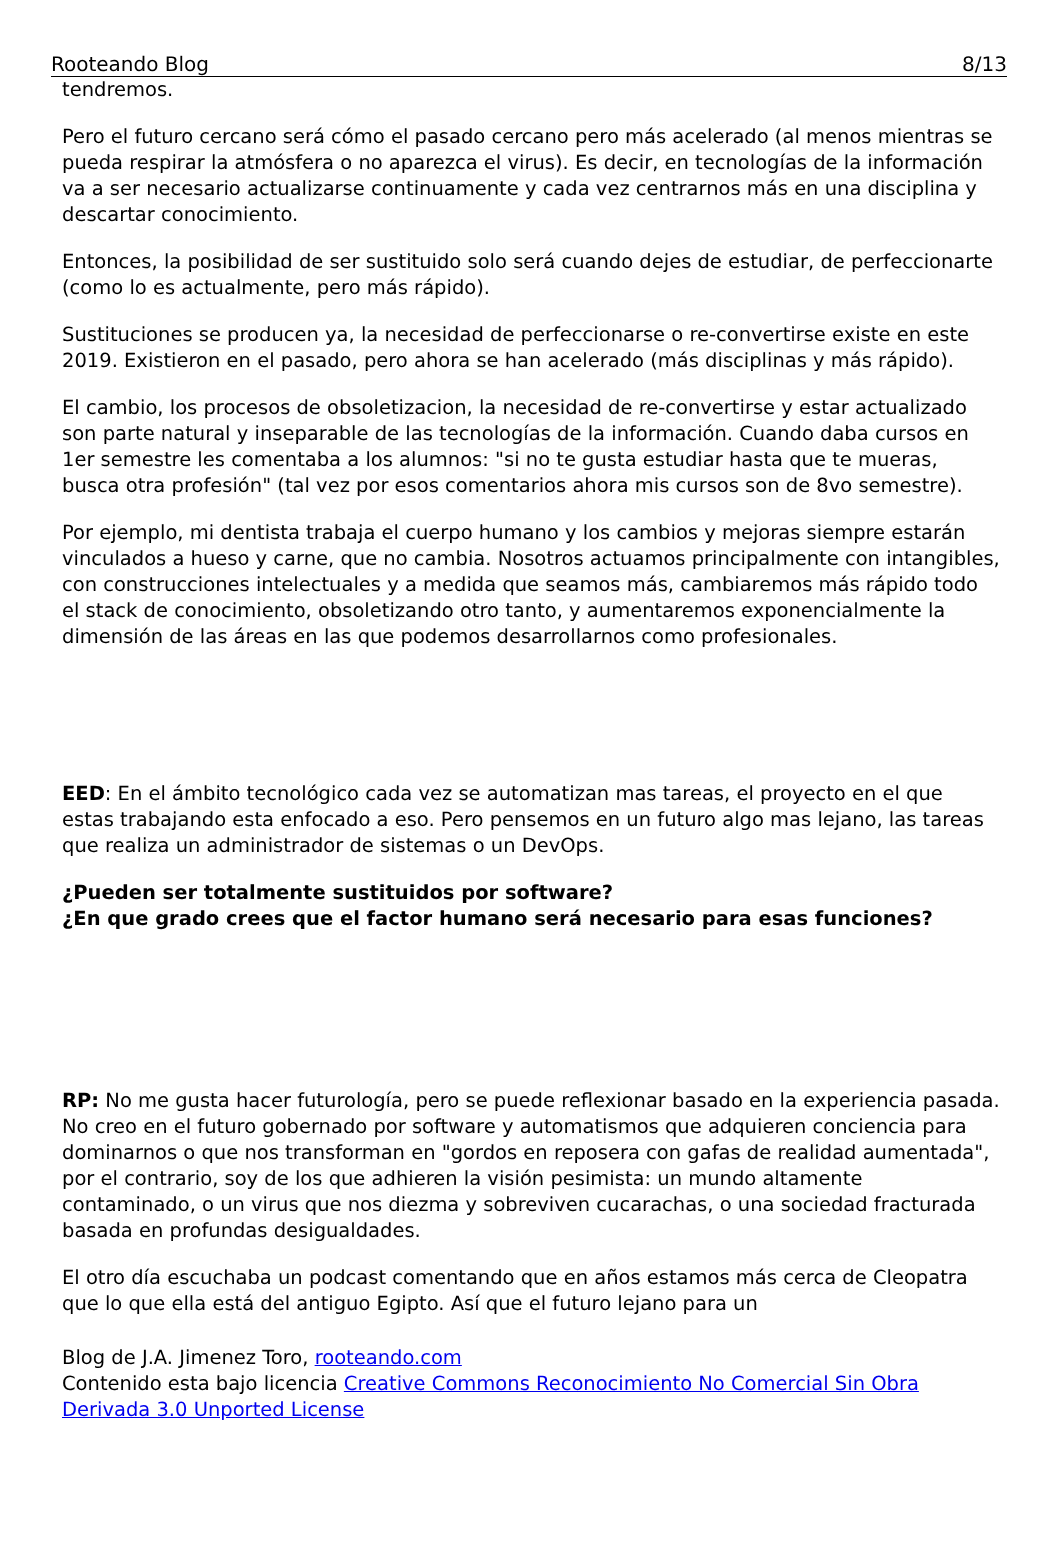Rooteando Blog 8/13
tendremos.
Pero el futuro cercano será cómo el pasado cercano pero más acelerado (al menos mientras se pueda respirar la atmósfera o no aparezca el virus). Es decir, en tecnologías de la información va a ser necesario actualizarse continuamente y cada vez centrarnos más en una disciplina y descartar conocimiento.
Entonces, la posibilidad de ser sustituido solo será cuando dejes de estudiar, de perfeccionarte (como lo es actualmente, pero más rápido).
Sustituciones se producen ya, la necesidad de perfeccionarse o re-convertirse existe en este 2019. Existieron en el pasado, pero ahora se han acelerado (más disciplinas y más rápido).
El cambio, los procesos de obsoletizacion, la necesidad de re-convertirse y estar actualizado son parte natural y inseparable de las tecnologías de la información. Cuando daba cursos en 1er semestre les comentaba a los alumnos: "si no te gusta estudiar hasta que te mueras, busca otra profesión" (tal vez por esos comentarios ahora mis cursos son de 8vo semestre).
Por ejemplo, mi dentista trabaja el cuerpo humano y los cambios y mejoras siempre estarán vinculados a hueso y carne, que no cambia. Nosotros actuamos principalmente con intangibles, con construcciones intelectuales y a medida que seamos más, cambiaremos más rápido todo el stack de conocimiento, obsoletizando otro tanto, y aumentaremos exponencialmente la dimensión de las áreas en las que podemos desarrollarnos como profesionales.
EED: En el ámbito tecnológico cada vez se automatizan mas tareas, el proyecto en el que estas trabajando esta enfocado a eso. Pero pensemos en un futuro algo mas lejano, las tareas que realiza un administrador de sistemas o un DevOps.
¿Pueden ser totalmente sustituidos por software?
¿En que grado crees que el factor humano será necesario para esas funciones?
RP: No me gusta hacer futurología, pero se puede reflexionar basado en la experiencia pasada. No creo en el futuro gobernado por software y automatismos que adquieren conciencia para dominarnos o que nos transforman en "gordos en reposera con gafas de realidad aumentada", por el contrario, soy de los que adhieren la visión pesimista: un mundo altamente contaminado, o un virus que nos diezma y sobreviven cucarachas, o una sociedad fracturada basada en profundas desigualdades.
El otro día escuchaba un podcast comentando que en años estamos más cerca de Cleopatra que lo que ella está del antiguo Egipto. Así que el futuro lejano para un
Blog de J.A. Jimenez Toro, rooteando.com
Contenido esta bajo licencia Creative Commons Reconocimiento No Comercial Sin Obra Derivada 3.0 Unported License